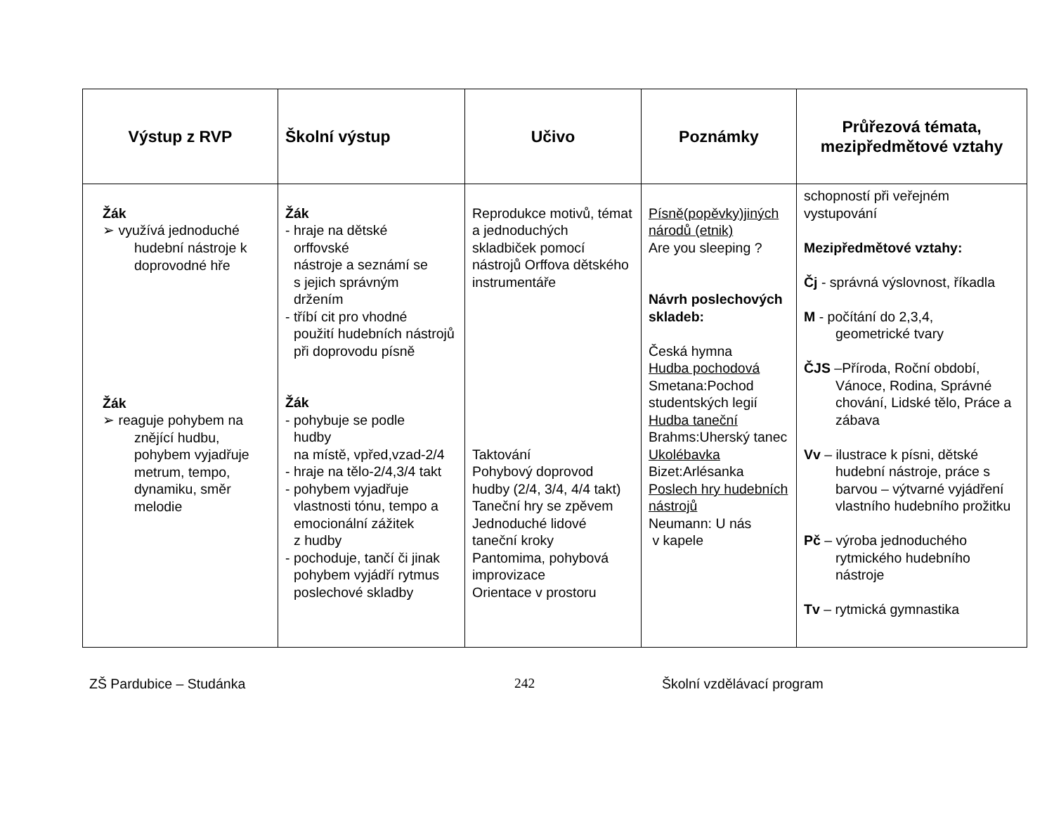| Výstup z RVP | Školní výstup | Učivo | Poznámky | Průřezová témata, mezipředmětové vztahy |
| --- | --- | --- | --- | --- |
| Žák ➢ využívá jednoduché hudební nástroje k doprovodné hře Žák ➢ reaguje pohybem na znějící hudbu, pohybem vyjadřuje metrum, tempo, dynamiku, směr melodie | Žák - hraje na dětské orffovské nástroje a seznámí se s jejich správným držením - tříbí cit pro vhodné použití hudebních nástrojů při doprovodu písně Žák - pohybuje se podle hudby na místě, vpřed,vzad-2/4 - hraje na tělo-2/4,3/4 takt - pohybem vyjadřuje vlastnosti tónu, tempo a emocionální zážitek z hudby - pochoduje, tančí či jinak pohybem vyjádří rytmus poslechové skladby | Reprodukce motivů, témat a jednoduchých skladbiček pomocí nástrojů Orffova dětského instrumentáře Taktování Pohybový doprovod hudby (2/4, 3/4, 4/4 takt) Taneční hry se zpěvem Jednoduché lidové taneční kroky Pantomima, pohybová improvizace Orientace v prostoru | Písně(popěvky)jiných národů (etnik) Are you sleeping ? Návrh poslechových skladeb: Česká hymna Hudba pochodová Smetana:Pochod studentských legií Hudba taneční Brahms:Uherský tanec Ukolébavka Bizet:Arlésanka Poslech hry hudebních nástrojů Neumann: U nás v kapele | schopností při veřejném vystupování Mezipředmětové vztahy: Čj - správná výslovnost, říkadla M - počítání do 2,3,4, geometrické tvary ČJS –Příroda, Roční období, Vánoce, Rodina, Správné chování, Lidské tělo, Práce a zábava Vv – ilustrace k písni, dětské hudební nástroje, práce s barvou – výtvarné vyjádření vlastního hudebního prožitku Pč – výroba jednoduchého rytmického hudebního nástroje Tv – rytmická gymnastika |
ZŠ Pardubice – Studánka 242 Školní vzdělávací program